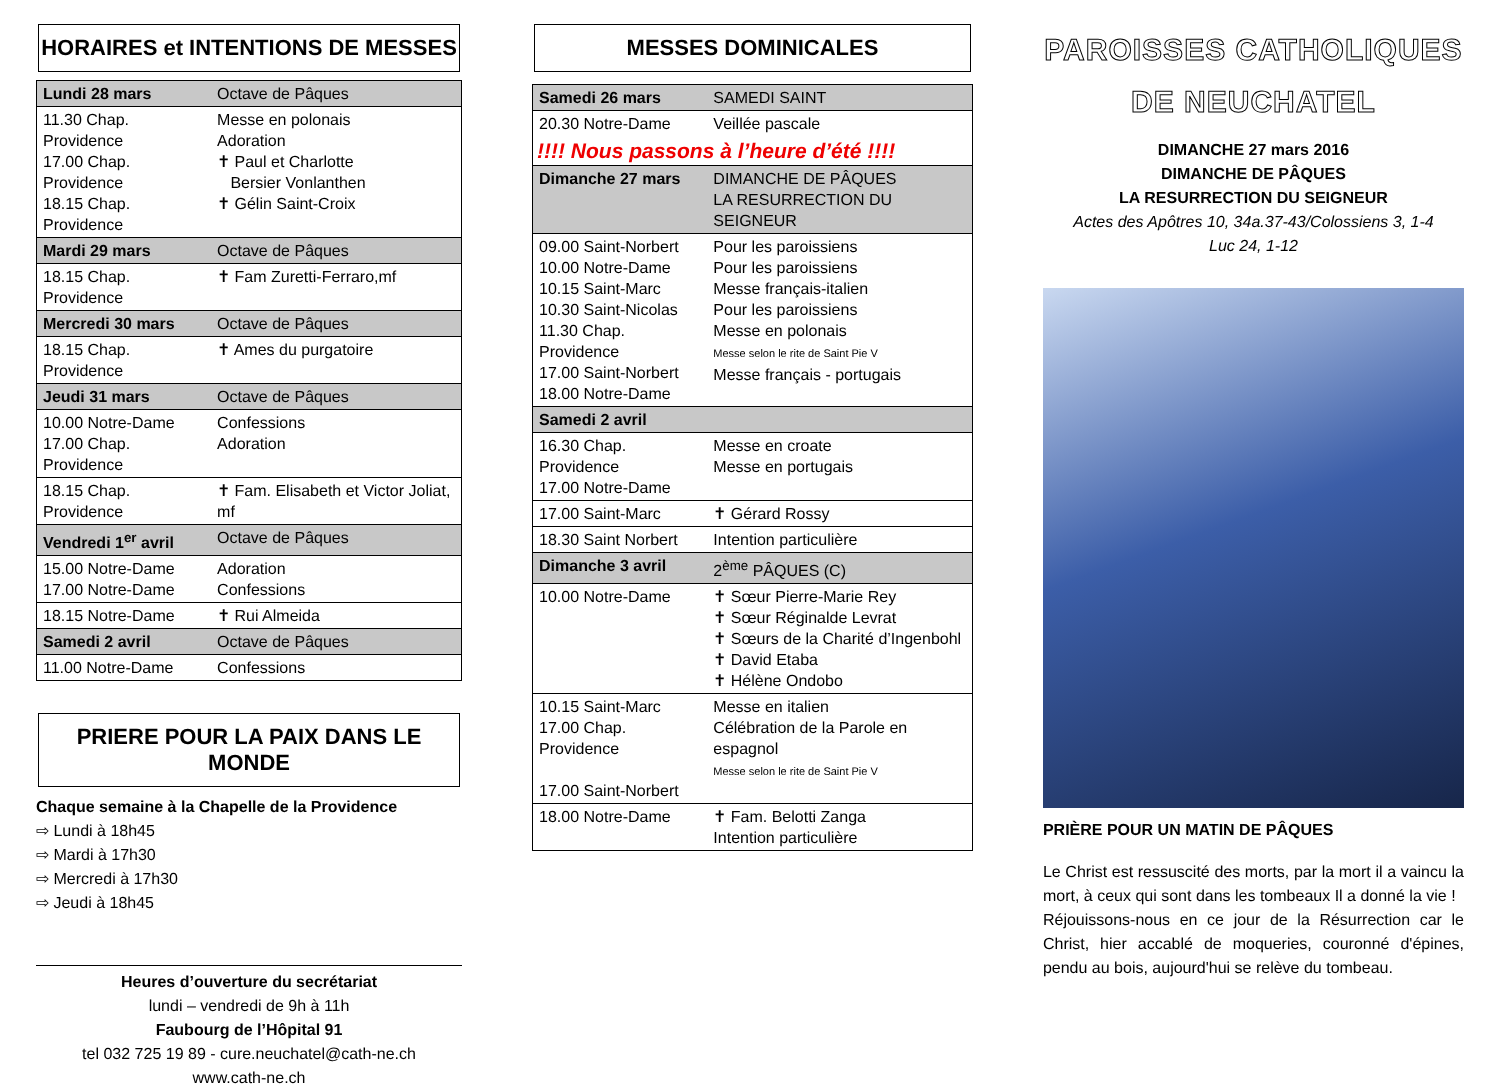HORAIRES et INTENTIONS DE MESSES
| Lundi 28 mars | Octave de Pâques |
| 11.30 Chap. Providence 17.00 Chap. Providence 18.15 Chap. Providence | Messe en polonais Adoration ✝ Paul et Charlotte Bersier Vonlanthen ✝ Gélin Saint-Croix |
| Mardi 29 mars | Octave de Pâques |
| 18.15 Chap. Providence | ✝ Fam Zuretti-Ferraro,mf |
| Mercredi 30 mars | Octave de Pâques |
| 18.15 Chap. Providence | ✝ Ames du purgatoire |
| Jeudi 31 mars | Octave de Pâques |
| 10.00 Notre-Dame 17.00 Chap. Providence | Confessions Adoration |
| 18.15 Chap. Providence | ✝ Fam. Elisabeth et Victor Joliat, mf |
| Vendredi 1<sup>er</sup> avril | Octave de Pâques |
| 15.00 Notre-Dame 17.00 Notre-Dame | Adoration Confessions |
| 18.15 Notre-Dame | ✝ Rui Almeida |
| Samedi 2 avril | Octave de Pâques |
| 11.00 Notre-Dame | Confessions |
PRIERE POUR LA PAIX DANS LE MONDE
Chaque semaine à la Chapelle de la Providence
⇨ Lundi à 18h45
⇨ Mardi à 17h30
⇨ Mercredi à 17h30
⇨ Jeudi à 18h45
Heures d’ouverture du secrétariat
lundi – vendredi de 9h à 11h
Faubourg de l’Hôpital 91
tel 032 725 19 89 - cure.neuchatel@cath-ne.ch
www.cath-ne.ch
MESSES DOMINICALES
| Samedi 26 mars | SAMEDI SAINT |
| 20.30 Notre-Dame | Veillée pascale |
| !!!! Nous passons à l’heure d’été !!!! | |
| Dimanche 27 mars | DIMANCHE DE PÂQUES LA RESURRECTION DU SEIGNEUR |
| 09.00 Saint-Norbert 10.00 Notre-Dame 10.15 Saint-Marc 10.30 Saint-Nicolas 11.30 Chap. Providence 17.00 Saint-Norbert 18.00 Notre-Dame | Pour les paroissiens Pour les paroissiens Messe français-italien Pour les paroissiens Messe en polonais Messe selon le rite de Saint Pie V Messe français - portugais |
| Samedi 2 avril | |
| 16.30 Chap. Providence 17.00 Notre-Dame | Messe en croate Messe en portugais |
| 17.00 Saint-Marc | ✝ Gérard Rossy |
| 18.30 Saint Norbert | Intention particulière |
| Dimanche 3 avril | 2<sup>ème</sup> PÂQUES (C) |
| 10.00 Notre-Dame | ✝ Sœur Pierre-Marie Rey ✝ Sœur Réginalde Levrat ✝ Sœurs de la Charité d’Ingenbohl ✝ David Etaba ✝ Hélène Ondobo |
| 10.15 Saint-Marc 17.00 Chap. Providence 17.00 Saint-Norbert | Messe en italien Célébration de la Parole en espagnol Messe selon le rite de Saint Pie V |
| 18.00 Notre-Dame | ✝ Fam. Belotti Zanga Intention particulière |
PAROISSES CATHOLIQUES
DE NEUCHATEL
DIMANCHE 27 mars 2016
DIMANCHE DE PÂQUES
LA RESURRECTION DU SEIGNEUR
Actes des Apôtres 10, 34a.37-43/Colossiens 3, 1-4
Luc 24, 1-12
PRIÈRE POUR UN MATIN DE PÂQUES
Le Christ est ressuscité des morts, par la mort il a vaincu la mort, à ceux qui sont dans les tombeaux Il a donné la vie !
Réjouissons-nous en ce jour de la Résurrection car le Christ, hier accablé de moqueries, couronné d'épines, pendu au bois, aujourd'hui se relève du tombeau.